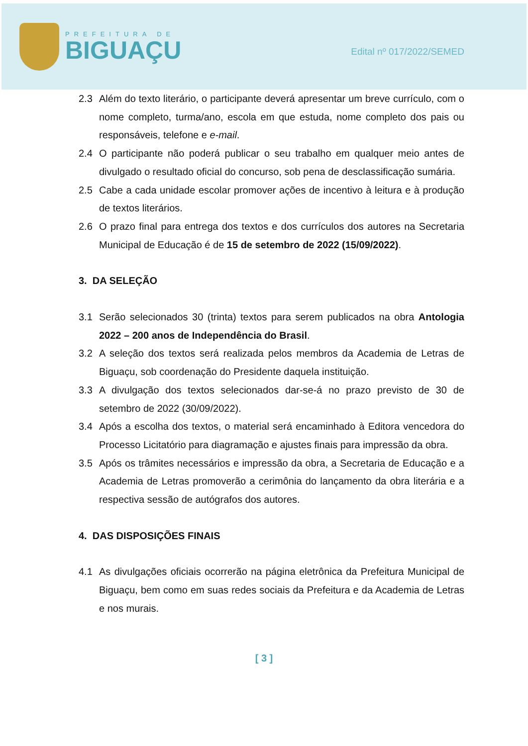PREFEITURA DE
BIGUAÇU
Edital nº 017/2022/SEMED
2.3 Além do texto literário, o participante deverá apresentar um breve currículo, com o nome completo, turma/ano, escola em que estuda, nome completo dos pais ou responsáveis, telefone e e-mail.
2.4 O participante não poderá publicar o seu trabalho em qualquer meio antes de divulgado o resultado oficial do concurso, sob pena de desclassificação sumária.
2.5 Cabe a cada unidade escolar promover ações de incentivo à leitura e à produção de textos literários.
2.6 O prazo final para entrega dos textos e dos currículos dos autores na Secretaria Municipal de Educação é de 15 de setembro de 2022 (15/09/2022).
3. DA SELEÇÃO
3.1 Serão selecionados 30 (trinta) textos para serem publicados na obra Antologia 2022 – 200 anos de Independência do Brasil.
3.2 A seleção dos textos será realizada pelos membros da Academia de Letras de Biguaçu, sob coordenação do Presidente daquela instituição.
3.3 A divulgação dos textos selecionados dar-se-á no prazo previsto de 30 de setembro de 2022 (30/09/2022).
3.4 Após a escolha dos textos, o material será encaminhado à Editora vencedora do Processo Licitatório para diagramação e ajustes finais para impressão da obra.
3.5 Após os trâmites necessários e impressão da obra, a Secretaria de Educação e a Academia de Letras promoverão a cerimônia do lançamento da obra literária e a respectiva sessão de autógrafos dos autores.
4. DAS DISPOSIÇÕES FINAIS
4.1 As divulgações oficiais ocorrerão na página eletrônica da Prefeitura Municipal de Biguaçu, bem como em suas redes sociais da Prefeitura e da Academia de Letras e nos murais.
[ 3 ]